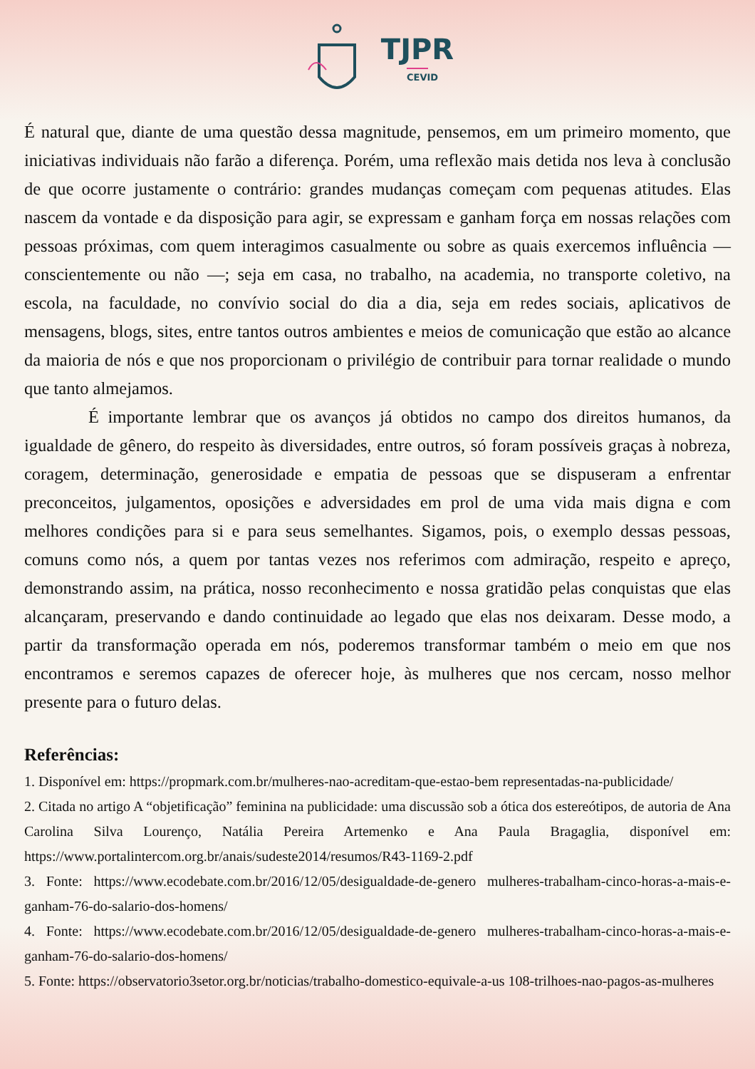TJPR
CEVID
É natural que, diante de uma questão dessa magnitude, pensemos, em um primeiro momento, que iniciativas individuais não farão a diferença. Porém, uma reflexão mais detida nos leva à conclusão de que ocorre justamente o contrário: grandes mudanças começam com pequenas atitudes. Elas nascem da vontade e da disposição para agir, se expressam e ganham força em nossas relações com pessoas próximas, com quem interagimos casualmente ou sobre as quais exercemos influência — conscientemente ou não —; seja em casa, no trabalho, na academia, no transporte coletivo, na escola, na faculdade, no convívio social do dia a dia, seja em redes sociais, aplicativos de mensagens, blogs, sites, entre tantos outros ambientes e meios de comunicação que estão ao alcance da maioria de nós e que nos proporcionam o privilégio de contribuir para tornar realidade o mundo que tanto almejamos.
É importante lembrar que os avanços já obtidos no campo dos direitos humanos, da igualdade de gênero, do respeito às diversidades, entre outros, só foram possíveis graças à nobreza, coragem, determinação, generosidade e empatia de pessoas que se dispuseram a enfrentar preconceitos, julgamentos, oposições e adversidades em prol de uma vida mais digna e com melhores condições para si e para seus semelhantes. Sigamos, pois, o exemplo dessas pessoas, comuns como nós, a quem por tantas vezes nos referimos com admiração, respeito e apreço, demonstrando assim, na prática, nosso reconhecimento e nossa gratidão pelas conquistas que elas alcançaram, preservando e dando continuidade ao legado que elas nos deixaram. Desse modo, a partir da transformação operada em nós, poderemos transformar também o meio em que nos encontramos e seremos capazes de oferecer hoje, às mulheres que nos cercam, nosso melhor presente para o futuro delas.
Referências:
1. Disponível em: https://propmark.com.br/mulheres-nao-acreditam-que-estao-bem representadas-na-publicidade/
2. Citada no artigo A “objetificação” feminina na publicidade: uma discussão sob a ótica dos estereótipos, de autoria de Ana Carolina Silva Lourenço, Natália Pereira Artemenko e Ana Paula Bragaglia, disponível em: https://www.portalintercom.org.br/anais/sudeste2014/resumos/R43-1169-2.pdf
3. Fonte: https://www.ecodebate.com.br/2016/12/05/desigualdade-de-genero mulheres-trabalham-cinco-horas-a-mais-e-ganham-76-do-salario-dos-homens/
4. Fonte: https://www.ecodebate.com.br/2016/12/05/desigualdade-de-genero mulheres-trabalham-cinco-horas-a-mais-e-ganham-76-do-salario-dos-homens/
5. Fonte: https://observatorio3setor.org.br/noticias/trabalho-domestico-equivale-a-us 108-trilhoes-nao-pagos-as-mulheres